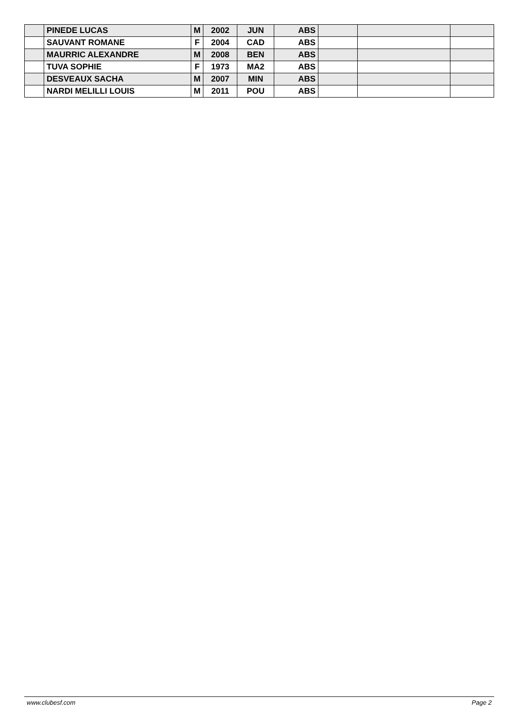| | PINEDE LUCAS | M | 2002 | JUN | ABS | | | |
| | SAUVANT ROMANE | F | 2004 | CAD | ABS | | | |
| | MAURRIC ALEXANDRE | M | 2008 | BEN | ABS | | | |
| | TUVA SOPHIE | F | 1973 | MA2 | ABS | | | |
| | DESVEAUX SACHA | M | 2007 | MIN | ABS | | | |
| | NARDI MELILLI LOUIS | M | 2011 | POU | ABS | | | |
www.clubesf.com Page 2